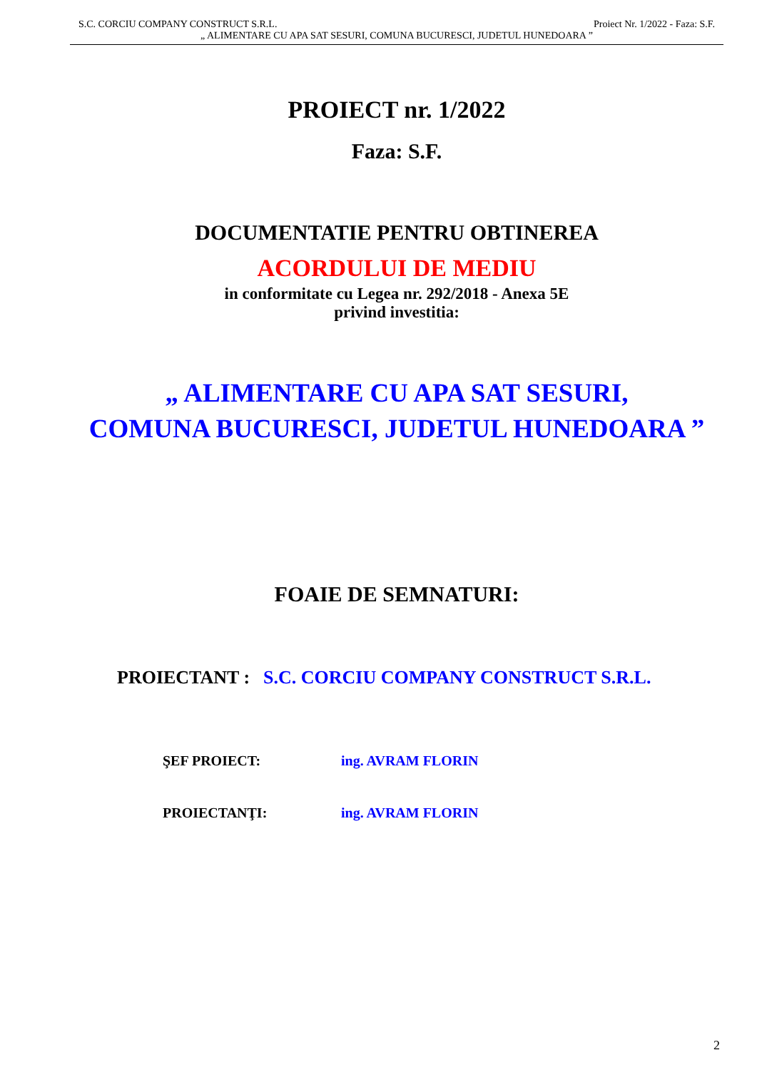S.C. CORCIU COMPANY CONSTRUCT S.R.L. Proiect Nr. 1/2022 - Faza: S.F.
„ ALIMENTARE CU APA SAT SESURI, COMUNA BUCURESCI, JUDETUL HUNEDOARA ”
PROIECT nr. 1/2022
Faza: S.F.
DOCUMENTATIE PENTRU OBTINEREA
ACORDULUI DE MEDIU
in conformitate cu Legea nr. 292/2018 - Anexa 5E
privind investitia:
„ ALIMENTARE CU APA SAT SESURI,
COMUNA BUCURESCI, JUDETUL HUNEDOARA ”
FOAIE DE SEMNATURI:
PROIECTANT : S.C. CORCIU COMPANY CONSTRUCT S.R.L.
ŞEF PROIECT: ing. AVRAM FLORIN
PROIECTANŢI: ing. AVRAM FLORIN
2